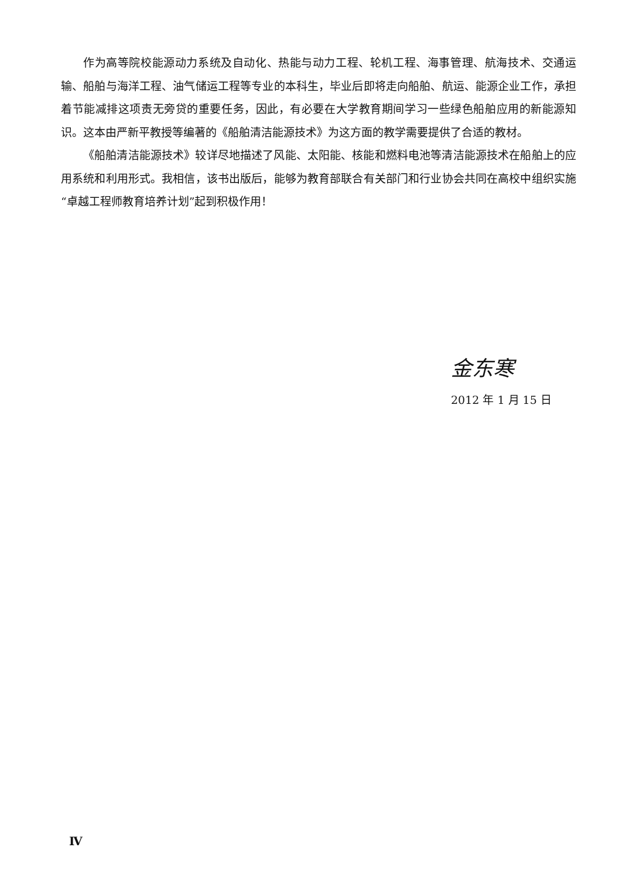作为高等院校能源动力系统及自动化、热能与动力工程、轮机工程、海事管理、航海技术、交通运输、船舶与海洋工程、油气储运工程等专业的本科生，毕业后即将走向船舶、航运、能源企业工作，承担着节能减排这项责无旁贷的重要任务，因此，有必要在大学教育期间学习一些绿色船舶应用的新能源知识。这本由严新平教授等编著的《船舶清洁能源技术》为这方面的教学需要提供了合适的教材。
《船舶清洁能源技术》较详尽地描述了风能、太阳能、核能和燃料电池等清洁能源技术在船舶上的应用系统和利用形式。我相信，该书出版后，能够为教育部联合有关部门和行业协会共同在高校中组织实施“卓越工程师教育培养计划”起到积极作用！
金东寒
2012 年 1 月 15 日
Ⅳ